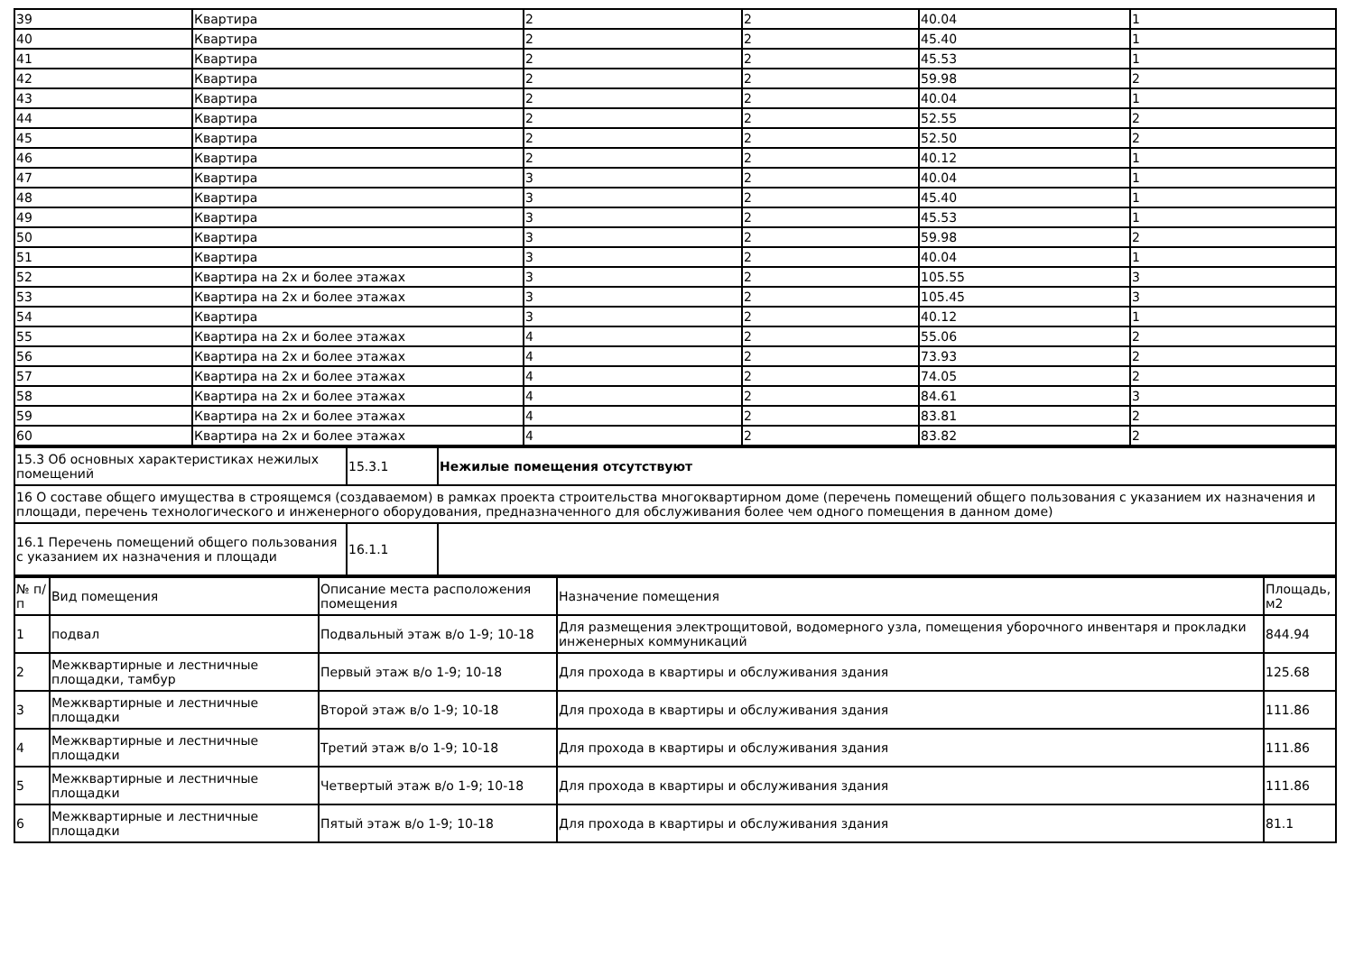| 39 | Квартира | 2 | 2 | 40.04 | 1 |
| 40 | Квартира | 2 | 2 | 45.40 | 1 |
| 41 | Квартира | 2 | 2 | 45.53 | 1 |
| 42 | Квартира | 2 | 2 | 59.98 | 2 |
| 43 | Квартира | 2 | 2 | 40.04 | 1 |
| 44 | Квартира | 2 | 2 | 52.55 | 2 |
| 45 | Квартира | 2 | 2 | 52.50 | 2 |
| 46 | Квартира | 2 | 2 | 40.12 | 1 |
| 47 | Квартира | 3 | 2 | 40.04 | 1 |
| 48 | Квартира | 3 | 2 | 45.40 | 1 |
| 49 | Квартира | 3 | 2 | 45.53 | 1 |
| 50 | Квартира | 3 | 2 | 59.98 | 2 |
| 51 | Квартира | 3 | 2 | 40.04 | 1 |
| 52 | Квартира на 2х и более этажах | 3 | 2 | 105.55 | 3 |
| 53 | Квартира на 2х и более этажах | 3 | 2 | 105.45 | 3 |
| 54 | Квартира | 3 | 2 | 40.12 | 1 |
| 55 | Квартира на 2х и более этажах | 4 | 2 | 55.06 | 2 |
| 56 | Квартира на 2х и более этажах | 4 | 2 | 73.93 | 2 |
| 57 | Квартира на 2х и более этажах | 4 | 2 | 74.05 | 2 |
| 58 | Квартира на 2х и более этажах | 4 | 2 | 84.61 | 3 |
| 59 | Квартира на 2х и более этажах | 4 | 2 | 83.81 | 2 |
| 60 | Квартира на 2х и более этажах | 4 | 2 | 83.82 | 2 |
| 15.3 Об основных характеристиках нежилых помещений | 15.3.1 | Нежилые помещения отсутствуют |
| 16 О составе общего имущества в строящемся (создаваемом) в рамках проекта строительства многоквартирном доме (перечень помещений общего пользования с указанием их назначения и площади, перечень технологического и инженерного оборудования, предназначенного для обслуживания более чем одного помещения в данном доме) | | |
| 16.1 Перечень помещений общего пользования с указанием их назначения и площади | 16.1.1 | |
| № п/п | Вид помещения | Описание места расположения помещения | Назначение помещения | Площадь, м2 |
| 1 | подвал | Подвальный этаж в/о 1-9; 10-18 | Для размещения электрощитовой, водомерного узла, помещения уборочного инвентаря и прокладки инженерных коммуникаций | 844.94 |
| 2 | Межквартирные и лестничные площадки, тамбур | Первый этаж в/о 1-9; 10-18 | Для прохода в квартиры и обслуживания здания | 125.68 |
| 3 | Межквартирные и лестничные площадки | Второй этаж в/о 1-9; 10-18 | Для прохода в квартиры и обслуживания здания | 111.86 |
| 4 | Межквартирные и лестничные площадки | Третий этаж в/о 1-9; 10-18 | Для прохода в квартиры и обслуживания здания | 111.86 |
| 5 | Межквартирные и лестничные площадки | Четвертый этаж в/о 1-9; 10-18 | Для прохода в квартиры и обслуживания здания | 111.86 |
| 6 | Межквартирные и лестничные площадки | Пятый этаж в/о 1-9; 10-18 | Для прохода в квартиры и обслуживания здания | 81.1 |